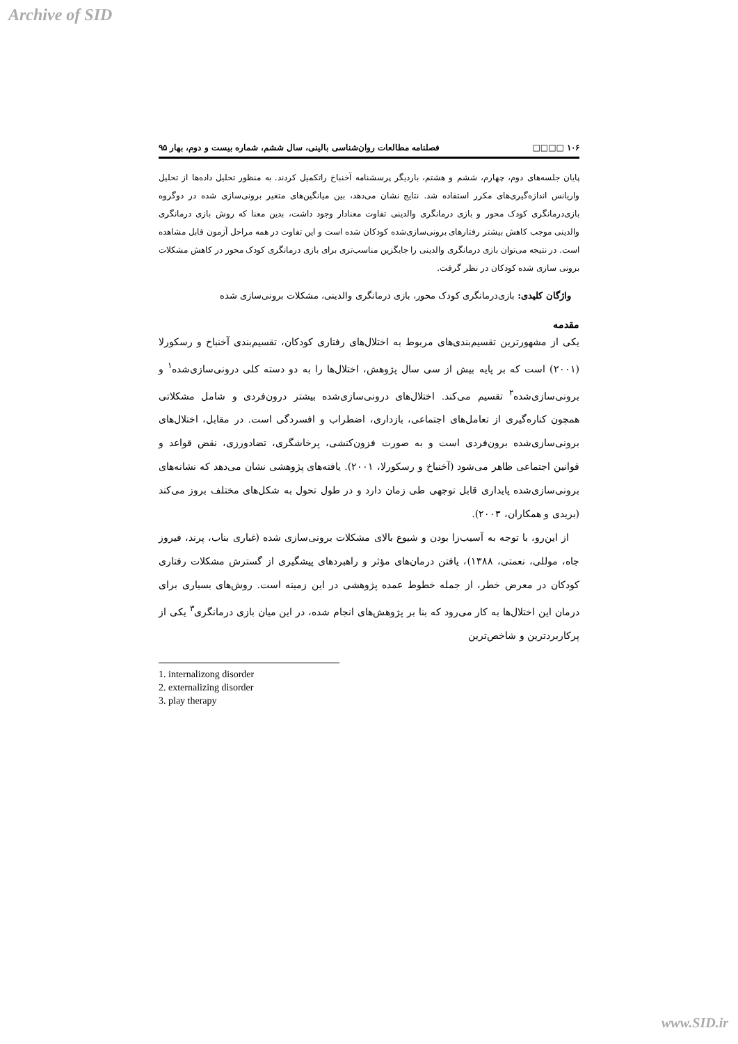Archive of SID
۱۰۶ □□□□ فصلنامه مطالعات روان‌شناسی بالینی، سال ششم، شماره بیست و دوم، بهار ۹۵
پایان جلسه‌های دوم، چهارم، ششم و هشتم، باردیگر پرسشنامه آخنباخ راتکمیل کردند. به منظور تحلیل داده‌ها از تحلیل واریانس اندازه‌گیری‌های مکرر استفاده شد. نتایج نشان می‌دهد، بین میانگین‌های متغیر برونی‌سازی شده در دوگروه بازی‌درمانگری کودک محور و بازی درمانگری والدینی تفاوت معنادار وجود داشت، بدین معنا که روش بازی درمانگری والدینی موجب کاهش بیشتر رفتارهای برونی‌سازی‌شده کودکان شده است و این تفاوت در همه مراحل آزمون قابل مشاهده است. در نتیجه می‌توان بازی درمانگری والدینی را جایگزین مناسب‌تری برای بازی درمانگری کودک محور در کاهش مشکلات برونی سازی شده کودکان در نظر گرفت.
واژگان کلیدی: بازی‌درمانگری کودک محور، بازی درمانگری والدینی، مشکلات برونی‌سازی شده
مقدمه
یکی از مشهورترین تقسیم‌بندی‌های مربوط به اختلال‌های رفتاری کودکان، تقسیم‌بندی آخنباخ و رسکورلا (۲۰۰۱) است که بر پایه بیش از سی سال پژوهش، اختلال‌ها را به دو دسته کلی درونی‌سازی‌شده<sup>۱</sup> و برونی‌سازی‌شده<sup>۲</sup> تقسیم می‌کند. اختلال‌های درونی‌سازی‌شده بیشتر درون‌فردی و شامل مشکلاتی همچون کناره‌گیری از تعامل‌های اجتماعی، بازداری، اضطراب و افسردگی است. در مقابل، اختلال‌های برونی‌سازی‌شده برون‌فردی است و به صورت فزون‌کنشی، پرخاشگری، تضادورزی، نقض قواعد و قوانین اجتماعی ظاهر می‌شود (آخنباخ و رسکورلا، ۲۰۰۱). یافته‌های پژوهشی نشان می‌دهد که نشانه‌های برونی‌سازی‌شده پایداری قابل توجهی طی زمان دارد و در طول تحول به شکل‌های مختلف بروز می‌کند (بریدی و همکاران، ۲۰۰۳).
از این‌رو، با توجه به آسیب‌زا بودن و شیوع بالای مشکلات برونی‌سازی شده (غباری بناب، پرند، فیروز جاه، موللی، نعمتی، ۱۳۸۸)، یافتن درمان‌های مؤثر و راهبردهای پیشگیری از گسترش مشکلات رفتاری کودکان در معرض خطر، از جمله خطوط عمده پژوهشی در این زمینه است. روش‌های بسیاری برای درمان این اختلال‌ها به کار می‌رود که بنا بر پژوهش‌های انجام شده، در این میان بازی درمانگری<sup>۳</sup> یکی از پرکاربردترین و شاخص‌ترین
1. internalizong disorder
2. externalizing disorder
3. play therapy
www.SID.ir